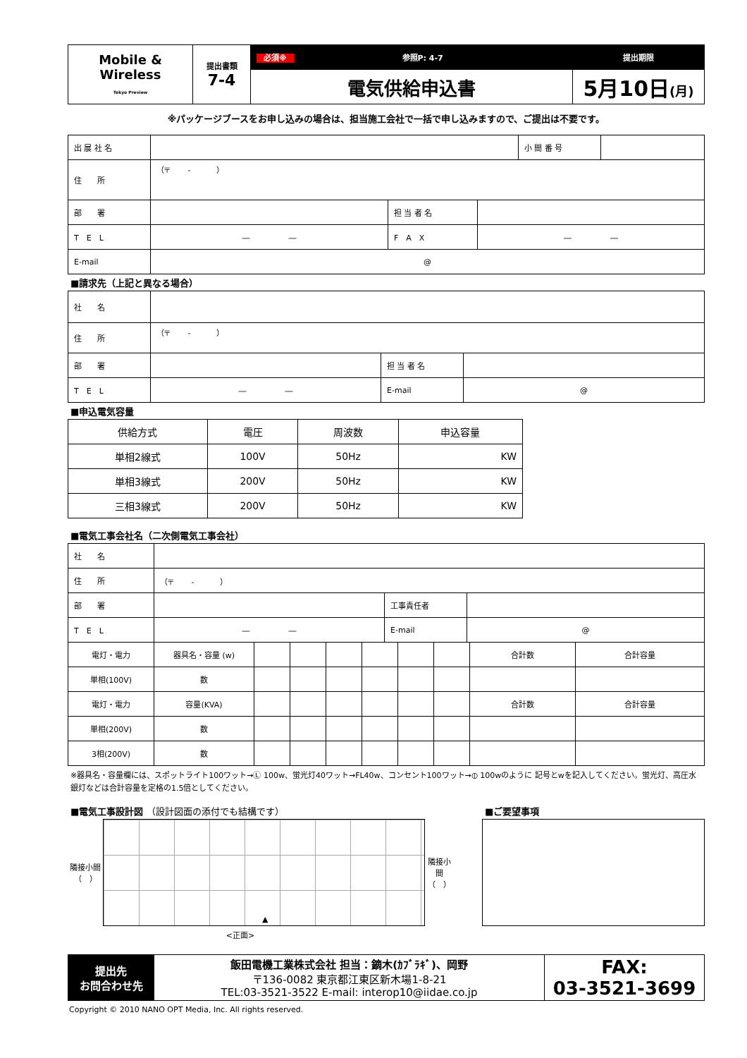| Mobile & Wireless Tokyo Preview | 提出書類 7-4 | 必須※ 参照P: 4-7 | 提出期限 |
| | | 電気供給申込書 | 5月10日 (月) |
※パッケージブースをお申し込みの場合は、担当施工会社で一括で申し込みますので、ご提出は不要です。
| 出 展 社 名 | | 小 間 番 号 | |
| 住 所 | （〒 - ） | | |
| 部 署 | | 担 当 者 名 | |
| T E L | ― ― | F A X | ― ― |
| E-mail | @ | | |
■請求先（上記と異なる場合）
| 社 名 | | | |
| 住 所 | （〒 - ） | | |
| 部 署 | | 担 当 者 名 | |
| T E L | ― ― | E-mail | @ |
■申込電気容量
| 供給方式 | 電圧 | 周波数 | 申込容量 |
| --- | --- | --- | --- |
| 単相2線式 | 100V | 50Hz | KW |
| 単相3線式 | 200V | 50Hz | KW |
| 三相3線式 | 200V | 50Hz | KW |
■電気工事会社名（二次側電気工事会社）
| 社 名 | | | |
| 住 所 | （〒 - ） | | |
| 部 署 | | 工事責任者 | |
| T E L | ― ― | E-mail | @ |
| 電灯・電力 | 器具名・容量 (w) | | | | | | | 合計数 | 合計容量 |
| 単相(100V) | 数 | | | | | | | | |
| 電灯・電力 | 容量(KVA) | | | | | | | 合計数 | 合計容量 |
| 単相(200V) | 数 | | | | | | | | |
| 3相(200V) | 数 | | | | | | | | |
※器具名・容量欄には、スポットライト100ワット→Ⓛ 100w、蛍光灯40ワット→FL40w、コンセント100ワット→⦶ 100wのように 記号とwを記入してください。蛍光灯、高圧水銀灯などは合計容量を定格の1.5倍としてください。
■電気工事設計図 （設計図面の添付でも結構です）
隣接小間（　）
▲
隣接小間（　）
<正面>
■ご要望事項
| 提出先 お問合わせ先 | 飯田電機工業株式会社 担当：鏑木(ｶﾌﾞﾗｷﾞ)、岡野 〒136-0082 東京都江東区新木場1-8-21 TEL:03-3521-3522 E-mail: interop10@iidae.co.jp | FAX: 03-3521-3699 |
Copyright © 2010 NANO OPT Media, Inc. All rights reserved.